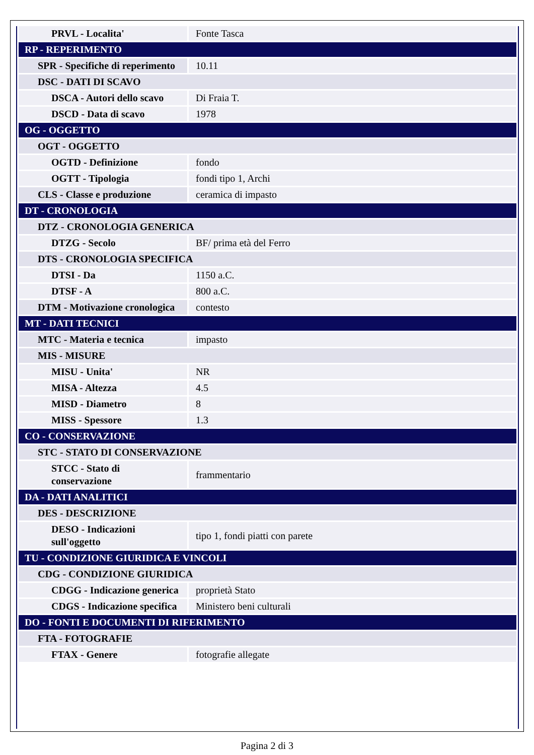| PRVL - Localita' | Fonte Tasca |
| RP - REPERIMENTO | |
| SPR - Specifiche di reperimento | 10.11 |
| DSC - DATI DI SCAVO | |
| DSCA - Autori dello scavo | Di Fraia T. |
| DSCD - Data di scavo | 1978 |
| OG - OGGETTO | |
| OGT - OGGETTO | |
| OGTD - Definizione | fondo |
| OGTT - Tipologia | fondi tipo 1, Archi |
| CLS - Classe e produzione | ceramica di impasto |
| DT - CRONOLOGIA | |
| DTZ - CRONOLOGIA GENERICA | |
| DTZG - Secolo | BF/ prima età del Ferro |
| DTS - CRONOLOGIA SPECIFICA | |
| DTSI - Da | 1150 a.C. |
| DTSF - A | 800 a.C. |
| DTM - Motivazione cronologica | contesto |
| MT - DATI TECNICI | |
| MTC - Materia e tecnica | impasto |
| MIS - MISURE | |
| MISU - Unita' | NR |
| MISA - Altezza | 4.5 |
| MISD - Diametro | 8 |
| MISS - Spessore | 1.3 |
| CO - CONSERVAZIONE | |
| STC - STATO DI CONSERVAZIONE | |
| STCC - Stato di conservazione | frammentario |
| DA - DATI ANALITICI | |
| DES - DESCRIZIONE | |
| DESO - Indicazioni sull'oggetto | tipo 1, fondi piatti con parete |
| TU - CONDIZIONE GIURIDICA E VINCOLI | |
| CDG - CONDIZIONE GIURIDICA | |
| CDGG - Indicazione generica | proprietà Stato |
| CDGS - Indicazione specifica | Ministero beni culturali |
| DO - FONTI E DOCUMENTI DI RIFERIMENTO | |
| FTA - FOTOGRAFIE | |
| FTAX - Genere | fotografie allegate |
Pagina 2 di 3